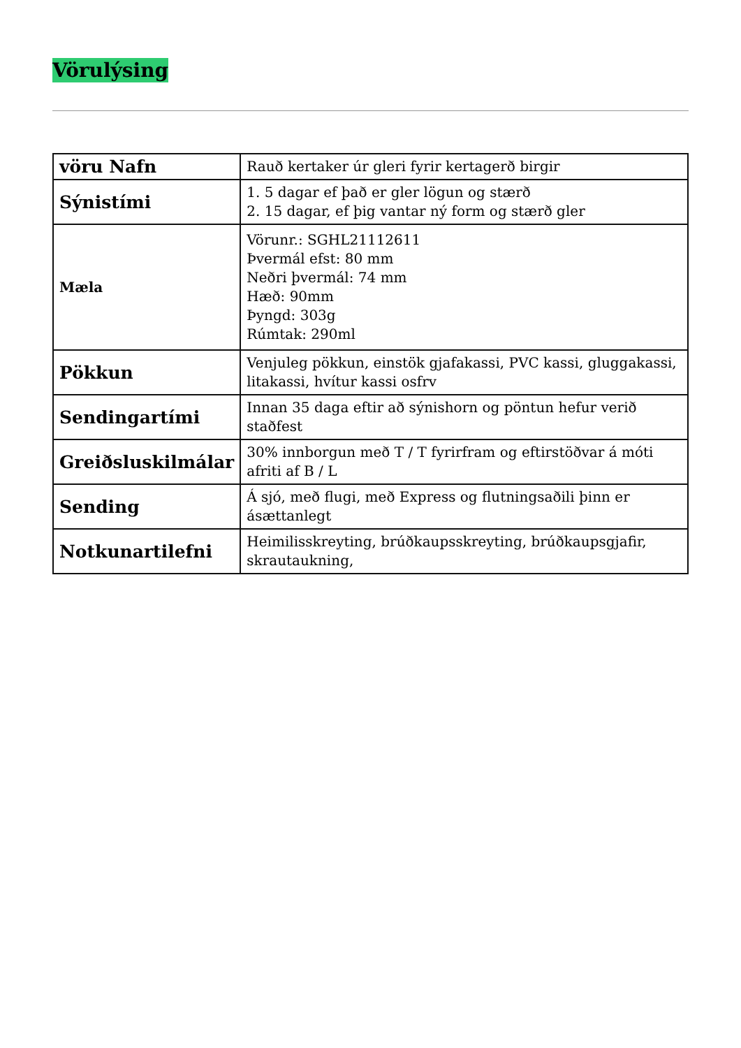Vörulýsing
| vöru Nafn | Rauð kertaker úr gleri fyrir kertagerð birgir |
| Sýnistími | 1. 5 dagar ef það er gler lögun og stærð 2. 15 dagar, ef þig vantar ný form og stærð gler |
| Mæla | Vörunr.: SGHL21112611 Þvermál efst: 80 mm Neðri þvermál: 74 mm Hæð: 90mm Þyngd: 303g Rúmtak: 290ml |
| Pökkun | Venjuleg pökkun, einstök gjafakassi, PVC kassi, gluggakassi, litakassi, hvítur kassi osfrv |
| Sendingartími | Innan 35 daga eftir að sýnishorn og pöntun hefur verið staðfest |
| Greiðsluskilmálar | 30% innborgun með T / T fyrirfram og eftirstöðvar á móti afriti af B / L |
| Sending | Á sjó, með flugi, með Express og flutningsaðili þinn er ásættanlegt |
| Notkunartilefni | Heimilisskreyting, brúðkaupsskreyting, brúðkaupsgjafir, skrautaukning, |